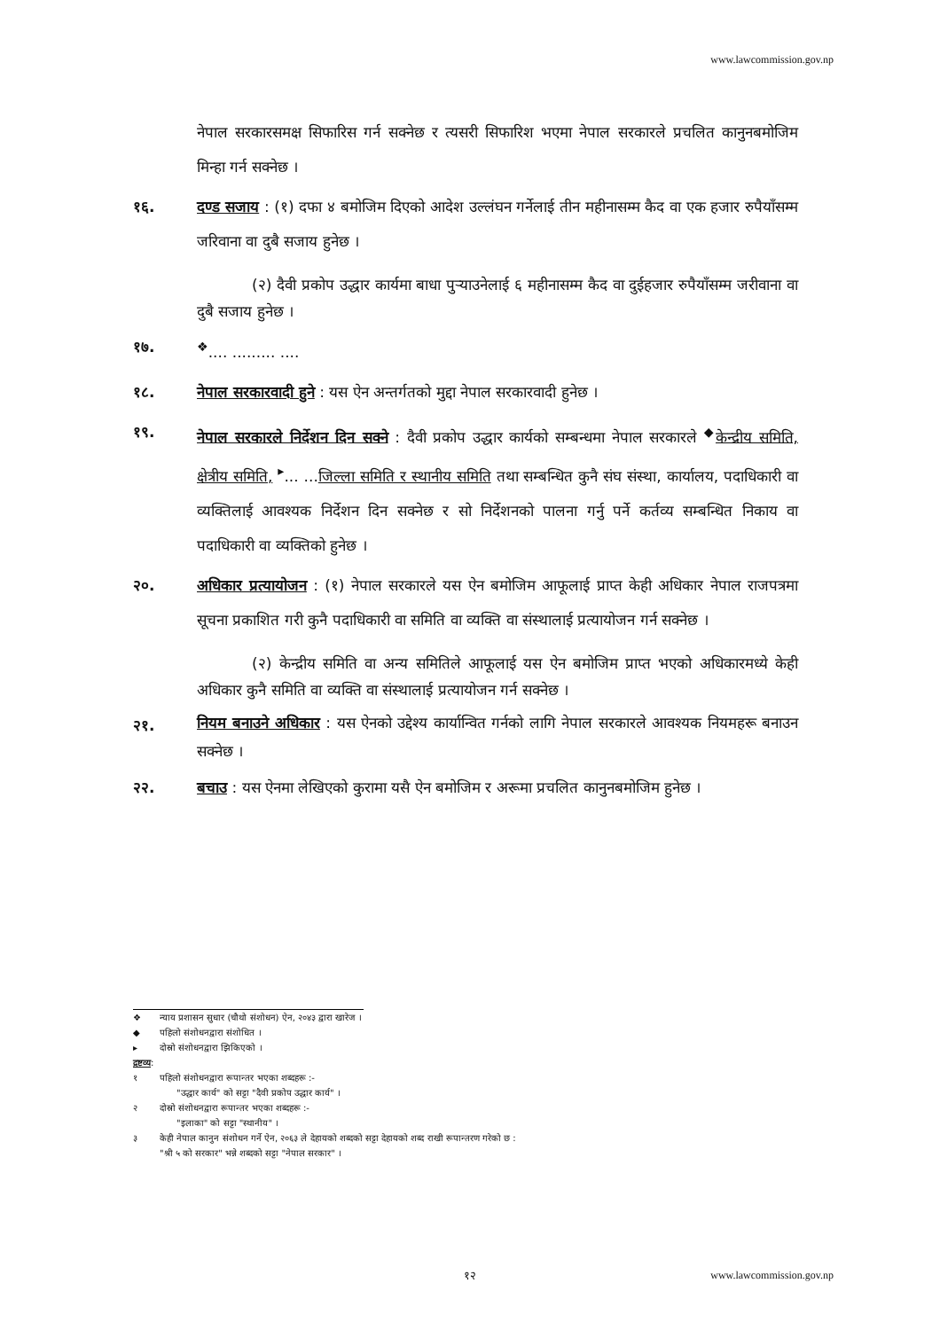www.lawcommission.gov.np
नेपाल सरकारसमक्ष सिफारिस गर्न सक्नेछ र त्यसरी सिफारिश भएमा नेपाल सरकारले प्रचलित कानुनबमोजिम मिन्हा गर्न सक्नेछ ।
१६. दण्ड सजाय : (१) दफा ४ बमोजिम दिएको आदेश उल्लंघन गर्नेलाई तीन महीनासम्म कैद वा एक हजार रुपैयाँसम्म जरिवाना वा दुबै सजाय हुनेछ ।
(२) दैवी प्रकोप उद्धार कार्यमा बाधा पुऱ्याउनेलाई ६ महीनासम्म कैद वा दुईहजार रुपैयाँसम्म जरीवाना वा दुबै सजाय हुनेछ ।
१७. <sup>❖</sup>.... ......... ....
१८. नेपाल सरकारवादी हुने : यस ऐन अन्तर्गतको मुद्दा नेपाल सरकारवादी हुनेछ ।
१९. नेपाल सरकारले निर्देशन दिन सक्ने : दैवी प्रकोप उद्धार कार्यको सम्बन्धमा नेपाल सरकारले <sup>◆</sup>केन्द्रीय समिति, क्षेत्रीय समिति, <sup>▸</sup>... ...जिल्ला समिति र स्थानीय समिति तथा सम्बन्धित कुनै संघ संस्था, कार्यालय, पदाधिकारी वा व्यक्तिलाई आवश्यक निर्देशन दिन सक्नेछ र सो निर्देशनको पालना गर्नु पर्ने कर्तव्य सम्बन्धित निकाय वा पदाधिकारी वा व्यक्तिको हुनेछ ।
२०. अधिकार प्रत्यायोजन : (१) नेपाल सरकारले यस ऐन बमोजिम आफूलाई प्राप्त केही अधिकार नेपाल राजपत्रमा सूचना प्रकाशित गरी कुनै पदाधिकारी वा समिति वा व्यक्ति वा संस्थालाई प्रत्यायोजन गर्न सक्नेछ ।
(२) केन्द्रीय समिति वा अन्य समितिले आफूलाई यस ऐन बमोजिम प्राप्त भएको अधिकारमध्ये केही अधिकार कुनै समिति वा व्यक्ति वा संस्थालाई प्रत्यायोजन गर्न सक्नेछ ।
२१.
नियम बनाउने अधिकार : यस ऐनको उद्देश्य कार्यान्वित गर्नको लागि नेपाल सरकारले आवश्यक नियमहरू बनाउन सक्नेछ ।
२२. बचाउ : यस ऐनमा लेखिएको कुरामा यसै ऐन बमोजिम र अरूमा प्रचलित कानुनबमोजिम हुनेछ ।
❖ न्याय प्रशासन सुधार (चौथो संशोधन) ऐन, २०४३ द्वारा खारेज ।
◆ पहिलो संशोधनद्वारा संशोधित ।
▸ दोस्रो संशोधनद्वारा झिकिएको ।
द्रष्टव्य :
१ पहिलो संशोधनद्वारा रूपान्तर भएका शब्दहरू :-
"उद्धार कार्य" को सट्टा "दैवी प्रकोप उद्धार कार्य" ।
२ दोस्रो संशोधनद्वारा रूपान्तर भएका शब्दहरू :-
"इलाका" को सट्टा "स्थानीय" ।
३ केही नेपाल कानुन संशोधन गर्ने ऐन, २०६३ ले देहायको शब्दको सट्टा देहायको शब्द राखी रूपान्तरण गरेको छ :
"श्री ५ को सरकार" भन्ने शब्दको सट्टा "नेपाल सरकार" ।
१२
www.lawcommission.gov.np